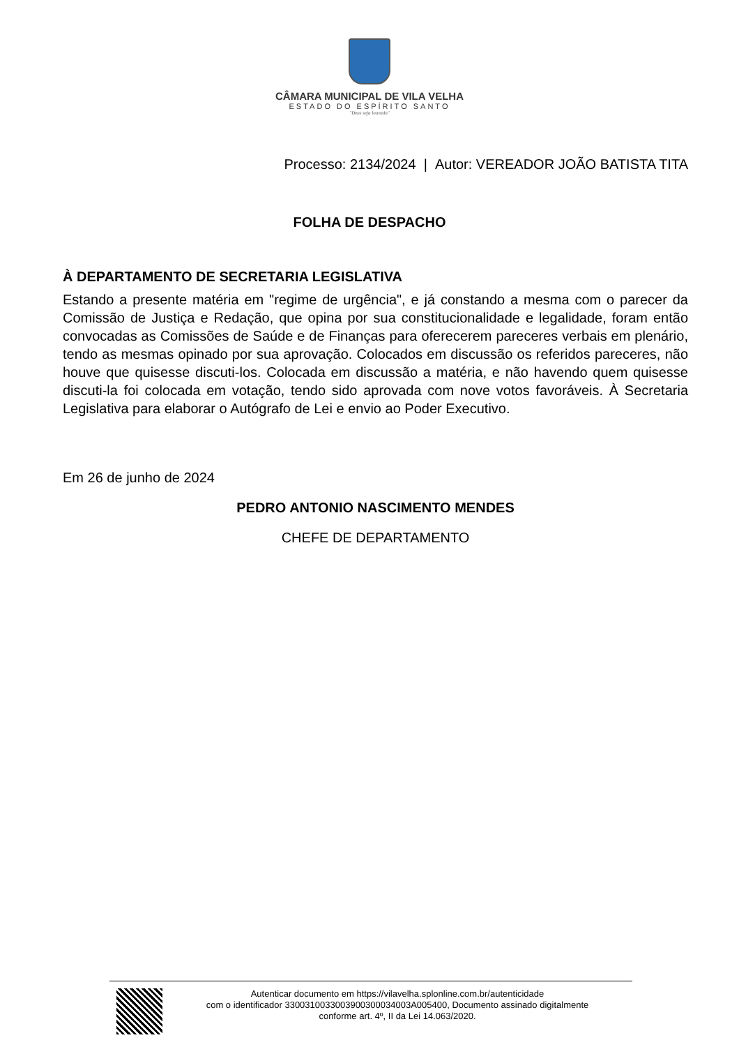CÂMARA MUNICIPAL DE VILA VELHA
ESTADO DO ESPÍRITO SANTO
"Deus seja louvado"
Processo: 2134/2024 | Autor: VEREADOR JOÃO BATISTA TITA
FOLHA DE DESPACHO
À DEPARTAMENTO DE SECRETARIA LEGISLATIVA
Estando a presente matéria em "regime de urgência", e já constando a mesma com o parecer da Comissão de Justiça e Redação, que opina por sua constitucionalidade e legalidade, foram então convocadas as Comissões de Saúde e de Finanças para oferecerem pareceres verbais em plenário, tendo as mesmas opinado por sua aprovação. Colocados em discussão os referidos pareceres, não houve que quisesse discuti-los. Colocada em discussão a matéria, e não havendo quem quisesse discuti-la foi colocada em votação, tendo sido aprovada com nove votos favoráveis. À Secretaria Legislativa para elaborar o Autógrafo de Lei e envio ao Poder Executivo.
Em 26 de junho de 2024
PEDRO ANTONIO NASCIMENTO MENDES
CHEFE DE DEPARTAMENTO
Autenticar documento em https://vilavelha.splonline.com.br/autenticidade
com o identificador 3300310033003900300034003A005400, Documento assinado digitalmente
conforme art. 4º, II da Lei 14.063/2020.